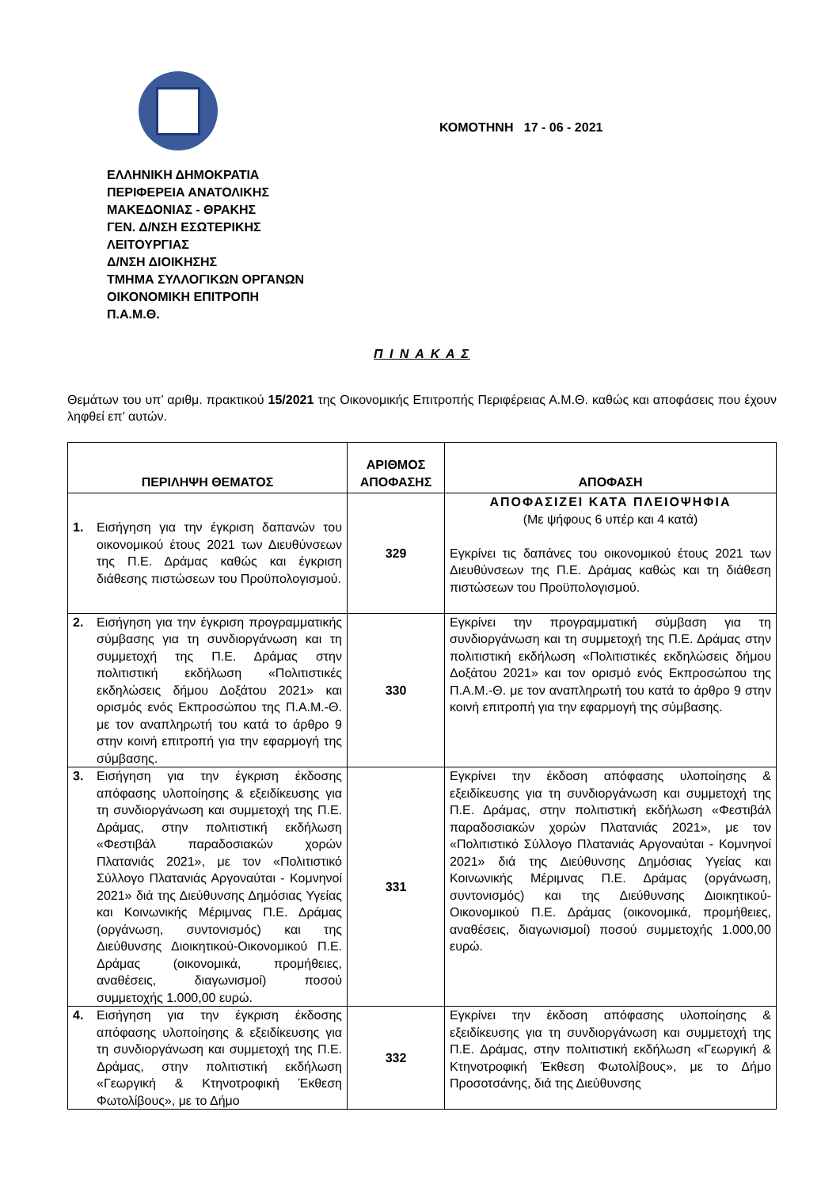ΕΛΛΗΝΙΚΗ ΔΗΜΟΚΡΑΤΙΑ
ΠΕΡΙΦΕΡΕΙΑ ΑΝΑΤΟΛΙΚΗΣ
ΜΑΚΕΔΟΝΙΑΣ - ΘΡΑΚΗΣ
ΓΕΝ. Δ/ΝΣΗ ΕΣΩΤΕΡΙΚΗΣ
ΛΕΙΤΟΥΡΓΙΑΣ
Δ/ΝΣΗ ΔΙΟΙΚΗΣΗΣ
ΤΜΗΜΑ ΣΥΛΛΟΓΙΚΩΝ ΟΡΓΑΝΩΝ
ΟΙΚΟΝΟΜΙΚΗ ΕΠΙΤΡΟΠΗ
Π.Α.Μ.Θ.
ΚΟΜΟΤΗΝΗ 17 - 06 - 2021
Π Ι Ν Α Κ Α Σ
Θεμάτων του υπ’ αριθμ. πρακτικού 15/2021 της Οικονομικής Επιτροπής Περιφέρειας Α.Μ.Θ. καθώς και αποφάσεις που έχουν ληφθεί επ’ αυτών.
| ΠΕΡΙΛΗΨΗ ΘΕΜΑΤΟΣ | ΑΡΙΘΜΟΣ ΑΠΟΦΑΣΗΣ | ΑΠΟΦΑΣΗ |
| --- | --- | --- |
| 1. Εισήγηση για την έγκριση δαπανών του οικονομικού έτους 2021 των Διευθύνσεων της Π.Ε. Δράμας καθώς και έγκριση διάθεσης πιστώσεων του Προϋπολογισμού. | 329 | ΑΠΟΦΑΣΙΖΕΙ ΚΑΤΑ ΠΛΕΙΟΨΗΦΙΑ (Με ψήφους 6 υπέρ και 4 κατά) Εγκρίνει τις δαπάνες του οικονομικού έτους 2021 των Διευθύνσεων της Π.Ε. Δράμας καθώς και τη διάθεση πιστώσεων του Προϋπολογισμού. |
| 2. Εισήγηση για την έγκριση προγραμματικής σύμβασης για τη συνδιοργάνωση και τη συμμετοχή της Π.Ε. Δράμας στην πολιτιστική εκδήλωση «Πολιτιστικές εκδηλώσεις δήμου Δοξάτου 2021» και ορισμός ενός Εκπροσώπου της Π.Α.Μ.-Θ. με τον αναπληρωτή του κατά το άρθρο 9 στην κοινή επιτροπή για την εφαρμογή της σύμβασης. | 330 | Εγκρίνει την προγραμματική σύμβαση για τη συνδιοργάνωση και τη συμμετοχή της Π.Ε. Δράμας στην πολιτιστική εκδήλωση «Πολιτιστικές εκδηλώσεις δήμου Δοξάτου 2021» και τον ορισμό ενός Εκπροσώπου της Π.Α.Μ.-Θ. με τον αναπληρωτή του κατά το άρθρο 9 στην κοινή επιτροπή για την εφαρμογή της σύμβασης. |
| 3. Εισήγηση για την έγκριση έκδοσης απόφασης υλοποίησης & εξειδίκευσης για τη συνδιοργάνωση και συμμετοχή της Π.Ε. Δράμας, στην πολιτιστική εκδήλωση «Φεστιβάλ παραδοσιακών χορών Πλατανιάς 2021», με τον «Πολιτιστικό Σύλλογο Πλατανιάς Αργοναύται - Κομνηνοί 2021» διά της Διεύθυνσης Δημόσιας Υγείας και Κοινωνικής Μέριμνας Π.Ε. Δράμας (οργάνωση, συντονισμός) και της Διεύθυνσης Διοικητικού-Οικονομικού Π.Ε. Δράμας (οικονομικά, προμήθειες, αναθέσεις, διαγωνισμοί) ποσού συμμετοχής 1.000,00 ευρώ. | 331 | Εγκρίνει την έκδοση απόφασης υλοποίησης & εξειδίκευσης για τη συνδιοργάνωση και συμμετοχή της Π.Ε. Δράμας, στην πολιτιστική εκδήλωση «Φεστιβάλ παραδοσιακών χορών Πλατανιάς 2021», με τον «Πολιτιστικό Σύλλογο Πλατανιάς Αργοναύται - Κομνηνοί 2021» διά της Διεύθυνσης Δημόσιας Υγείας και Κοινωνικής Μέριμνας Π.Ε. Δράμας (οργάνωση, συντονισμός) και της Διεύθυνσης Διοικητικού-Οικονομικού Π.Ε. Δράμας (οικονομικά, προμήθειες, αναθέσεις, διαγωνισμοί) ποσού συμμετοχής 1.000,00 ευρώ. |
| 4. Εισήγηση για την έγκριση έκδοσης απόφασης υλοποίησης & εξειδίκευσης για τη συνδιοργάνωση και συμμετοχή της Π.Ε. Δράμας, στην πολιτιστική εκδήλωση «Γεωργική & Κτηνοτροφική Έκθεση Φωτολίβους», με το Δήμο | 332 | Εγκρίνει την έκδοση απόφασης υλοποίησης & εξειδίκευσης για τη συνδιοργάνωση και συμμετοχή της Π.Ε. Δράμας, στην πολιτιστική εκδήλωση «Γεωργική & Κτηνοτροφική Έκθεση Φωτολίβους», με το Δήμο Προσοτσάνης, διά της Διεύθυνσης |